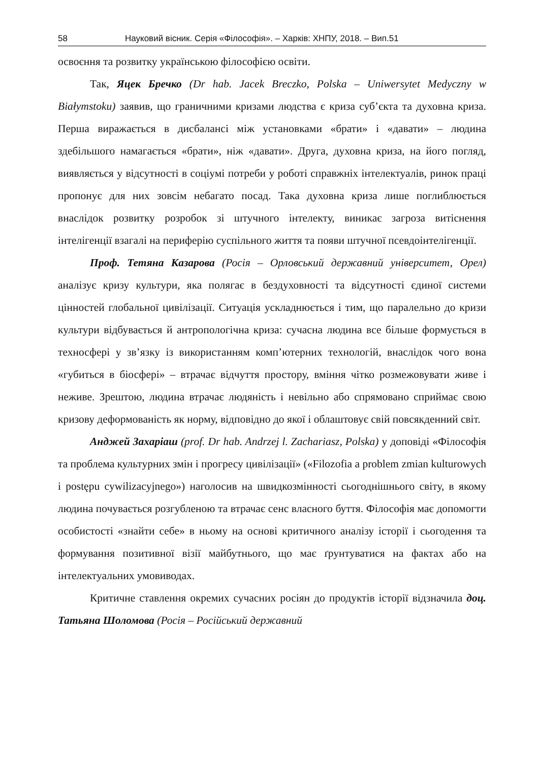58 Науковий вісник. Серія «Філософія». – Харків: ХНПУ, 2018. – Вип.51
освоєння та розвитку українською філософією освіти.
Так, Яцек Бречко (Dr hab. Jacek Breczko, Polska – Uniwersytet Medyczny w Białymstoku) заявив, що граничними кризами людства є криза суб’єкта та духовна криза. Перша виражається в дисбалансі між установками «брати» і «давати» – людина здебільшого намагається «брати», ніж «давати». Друга, духовна криза, на його погляд, виявляється у відсутності в соціумі потреби у роботі справжніх інтелектуалів, ринок праці пропонує для них зовсім небагато посад. Така духовна криза лише поглиблюється внаслідок розвитку розробок зі штучного інтелекту, виникає загроза витіснення інтелігенції взагалі на периферію суспільного життя та появи штучної псевдоінтелігенції.
Проф. Тетяна Казарова (Росія – Орловський державний університет, Орел) аналізує кризу культури, яка полягає в бездуховності та відсутності єдиної системи цінностей глобальної цивілізації. Ситуація ускладнюється і тим, що паралельно до кризи культури відбувається й антропологічна криза: сучасна людина все більше формується в техносфері у зв’язку із використанням комп’ютерних технологій, внаслідок чого вона «губиться в біосфері» – втрачає відчуття простору, вміння чітко розмежовувати живе і неживе. Зрештою, людина втрачає людяність і невільно або спрямовано сприймає свою кризову деформованість як норму, відповідно до якої і облаштовує свій повсякденний світ.
Анджей Захаріаш (prof. Dr hab. Andrzej l. Zachariasz, Polska) у доповіді «Філософія та проблема культурних змін і прогресу цивілізації» («Filozofia a problem zmian kulturowych i postępu cywilizacyjnego») наголосив на швидкозмінності сьогоднішнього світу, в якому людина почувається розгубленою та втрачає сенс власного буття. Філософія має допомогти особистості «знайти себе» в ньому на основі критичного аналізу історії і сьогодення та формування позитивної візії майбутнього, що має ґрунтуватися на фактах або на інтелектуальних умовиводах.
Критичне ставлення окремих сучасних росіян до продуктів історії відзначила доц. Татьяна Шоломова (Росія – Російський державний